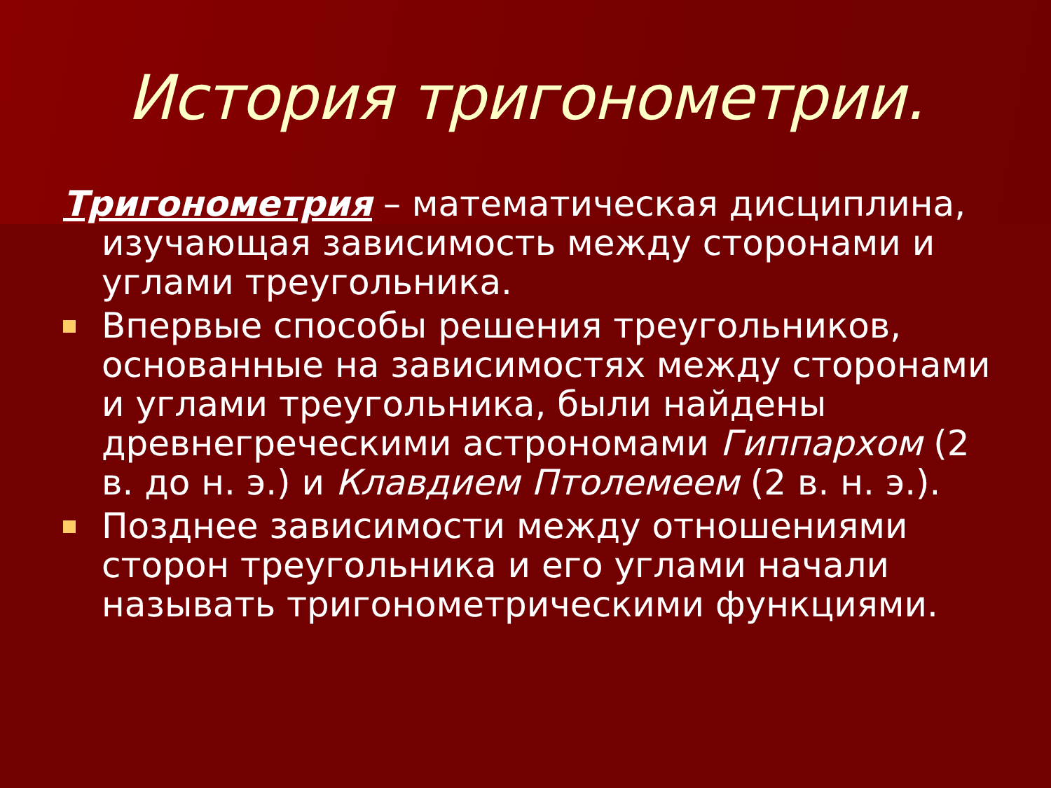История тригонометрии.
Тригонометрия – математическая дисциплина, изучающая зависимость между сторонами и углами треугольника.
Впервые способы решения треугольников, основанные на зависимостях между сторонами и углами треугольника, были найдены древнегреческими астрономами Гиппархом (2 в. до н. э.) и Клавдием Птолемеем (2 в. н. э.).
Позднее зависимости между отношениями сторон треугольника и его углами начали называть тригонометрическими функциями.